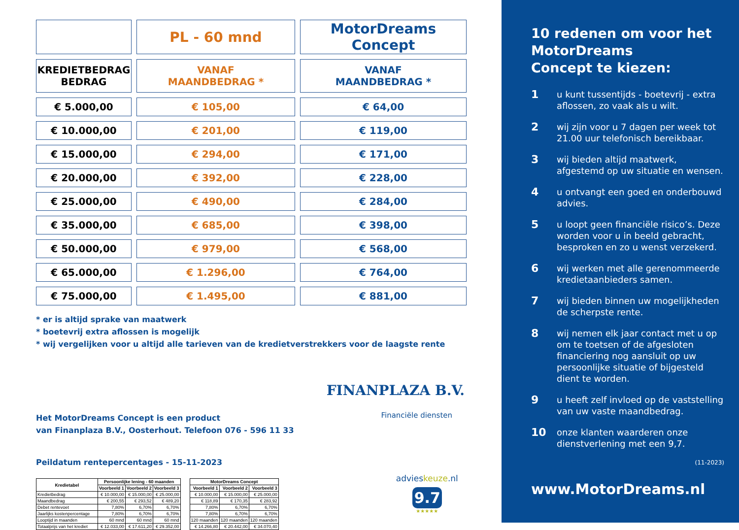| | PL - 60 mnd | MotorDreams Concept |
| KREDIETBEDRAG BEDRAG | VANAF MAANDBEDRAG * | VANAF MAANDBEDRAG * |
| € 5.000,00 | € 105,00 | € 64,00 |
| € 10.000,00 | € 201,00 | € 119,00 |
| € 15.000,00 | € 294,00 | € 171,00 |
| € 20.000,00 | € 392,00 | € 228,00 |
| € 25.000,00 | € 490,00 | € 284,00 |
| € 35.000,00 | € 685,00 | € 398,00 |
| € 50.000,00 | € 979,00 | € 568,00 |
| € 65.000,00 | € 1.296,00 | € 764,00 |
| € 75.000,00 | € 1.495,00 | € 881,00 |
* er is altijd sprake van maatwerk
* boetevrij extra aflossen is mogelijk
* wij vergelijken voor u altijd alle tarieven van de kredietverstrekkers voor de laagste rente
Het MotorDreams Concept is een product
van Finanplaza B.V., Oosterhout. Telefoon 076 - 596 11 33
FINANPLAZA B.V.
Financiële diensten
Peildatum rentepercentages - 15-11-2023
| Kredietabel | Persoonlijke lening - 60 maanden | | |
| --- | --- | --- | --- |
| | Voorbeeld 1 | Voorbeeld 2 | Voorbeeld 3 |
| Kredietbedrag | € 10.000,00 | € 15.000,00 | € 25.000,00 |
| Maandbedrag | € 200,55 | € 293,52 | € 489,20 |
| Debet rentevoet | 7,80% | 6,70% | 6,70% |
| Jaarlijks kostenpercentage | 7,80% | 6,70% | 6,70% |
| Looptijd in maanden | 60 mnd | 60 mnd | 60 mnd |
| Totaalprijs van het krediet | € 12.033,00 | € 17.611,20 | € 29.352,00 |
| MotorDreams Concept | | |
| --- | --- | --- |
| Voorbeeld 1 | Voorbeeld 2 | Voorbeeld 3 |
| € 10.000,00 | € 15.000,00 | € 25.000,00 |
| € 118,89 | € 170,35 | € 283,92 |
| 7,80% | 6,70% | 6,70% |
| 7,80% | 6,70% | 6,70% |
| 120 maanden | 120 maanden | 120 maanden |
| € 14.266,80 | € 20.442,00 | € 34.070,40 |
advieskeuze.nl
9.7
★★★★★
10 redenen om voor het MotorDreams
Concept te kiezen:
1 u kunt tussentijds - boetevrij - extra aflossen, zo vaak als u wilt.
2 wij zijn voor u 7 dagen per week tot 21.00 uur telefonisch bereikbaar.
3 wij bieden altijd maatwerk, afgestemd op uw situatie en wensen.
4 u ontvangt een goed en onderbouwd advies.
5 u loopt geen financiële risico’s. Deze worden voor u in beeld gebracht, besproken en zo u wenst verzekerd.
6 wij werken met alle gerenommeerde kredietaanbieders samen.
7 wij bieden binnen uw mogelijkheden de scherpste rente.
8 wij nemen elk jaar contact met u op om te toetsen of de afgesloten financiering nog aansluit op uw persoonlijke situatie of bijgesteld dient te worden.
9 u heeft zelf invloed op de vaststelling van uw vaste maandbedrag.
10 onze klanten waarderen onze dienstverlening met een 9,7.
(11-2023)
www.MotorDreams.nl